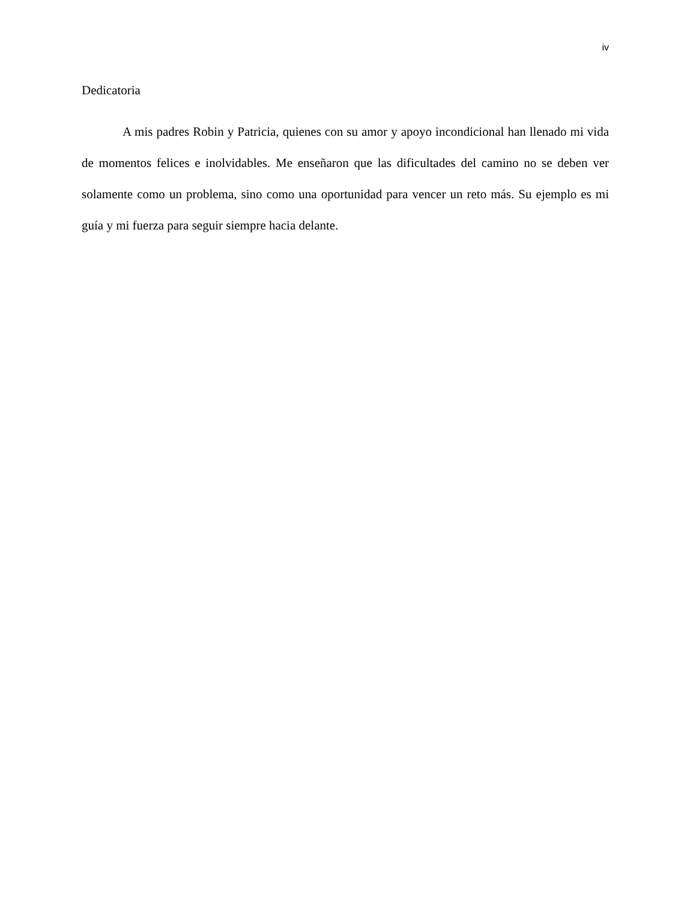iv
Dedicatoria
A mis padres Robin y Patricia, quienes con su amor y apoyo incondicional han llenado mi vida de momentos felices e inolvidables. Me enseñaron que las dificultades del camino no se deben ver solamente como un problema, sino como una oportunidad para vencer un reto más. Su ejemplo es mi guía y mi fuerza para seguir siempre hacia delante.